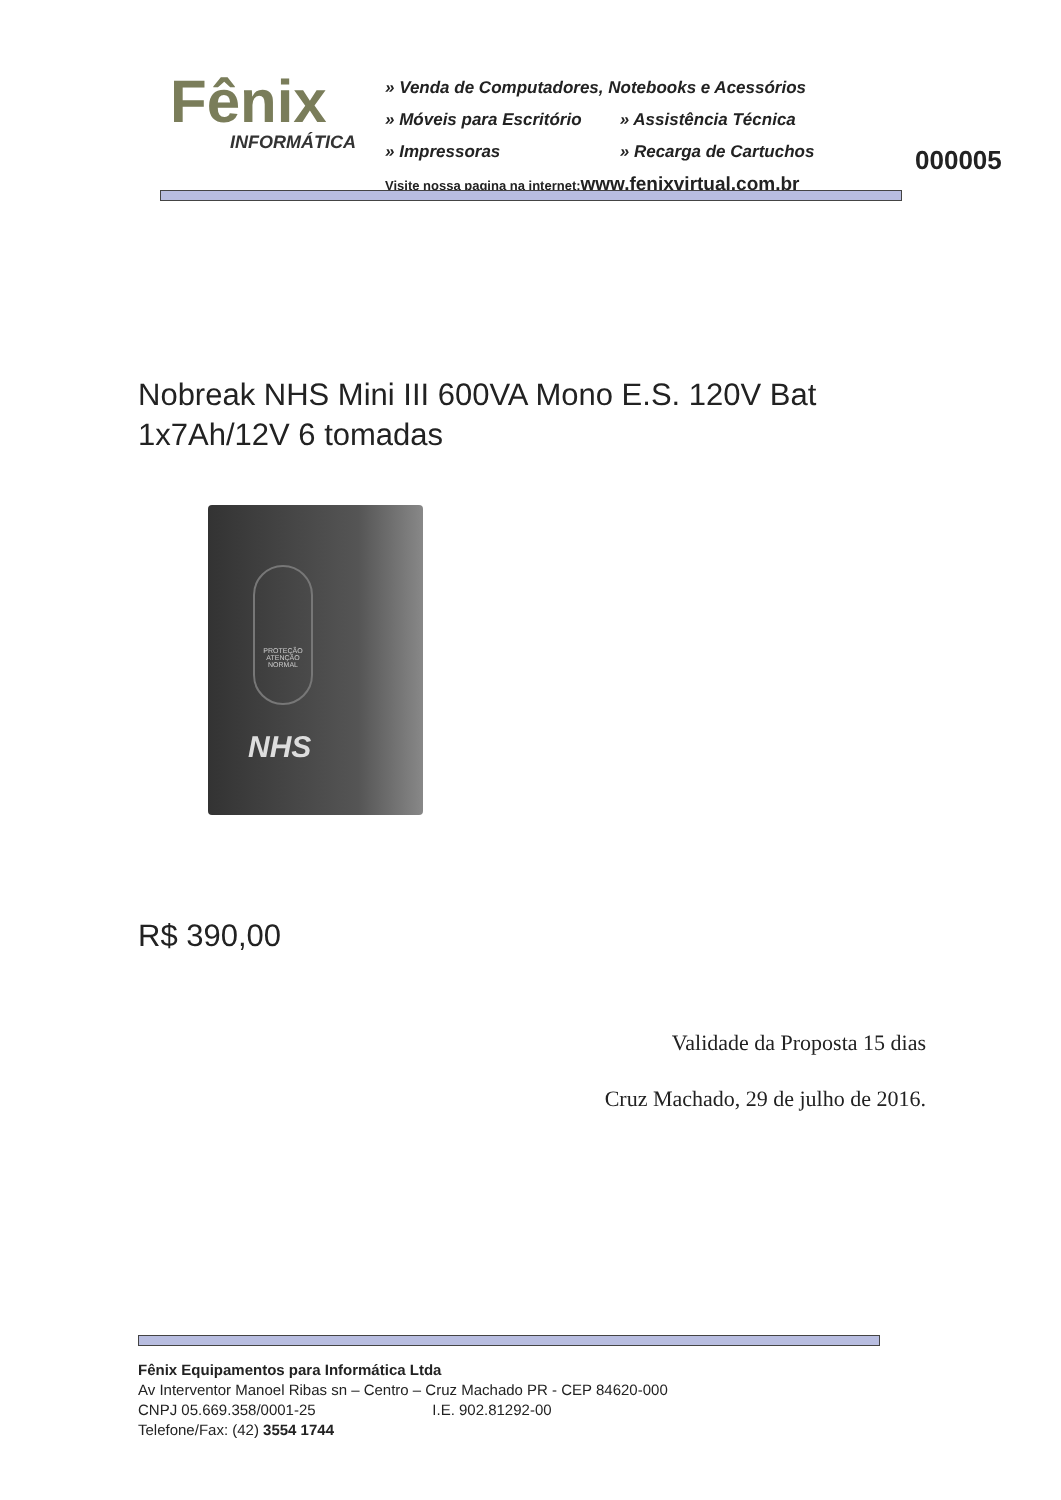Fênix
INFORMÁTICA
» Venda de Computadores, Notebooks e Acessórios
» Móveis para Escritório » Assistência Técnica
» Impressoras » Recarga de Cartuchos
Visite nossa pagina na internet:www.fenixvirtual.com.br
000005
Nobreak NHS Mini III 600VA Mono E.S. 120V Bat 1x7Ah/12V 6 tomadas
PROTEÇÃO
ATENÇÃO
NORMAL
NHS
R$ 390,00
Validade da Proposta 15 dias
Cruz Machado, 29 de julho de 2016.
Fênix Equipamentos para Informática Ltda
Av Interventor Manoel Ribas sn – Centro – Cruz Machado PR - CEP 84620-000
CNPJ 05.669.358/0001-25 I.E. 902.81292-00
Telefone/Fax: (42) 3554 1744